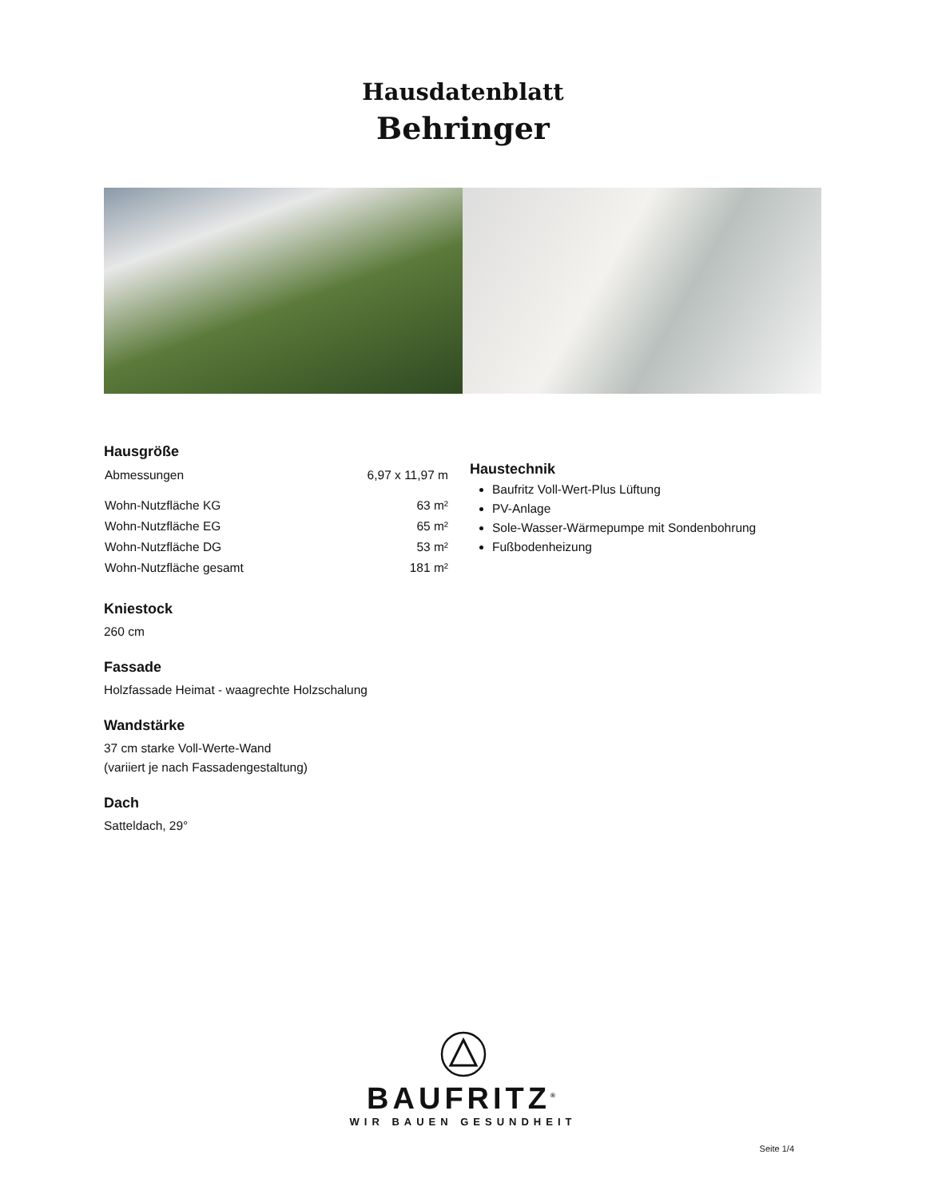Hausdatenblatt
Behringer
Hausgröße
| Abmessungen | 6,97 x 11,97 m |
| Wohn-Nutzfläche KG | 63 m² |
| Wohn-Nutzfläche EG | 65 m² |
| Wohn-Nutzfläche DG | 53 m² |
| Wohn-Nutzfläche gesamt | 181 m² |
Kniestock
260 cm
Fassade
Holzfassade Heimat - waagrechte Holzschalung
Wandstärke
37 cm starke Voll-Werte-Wand
(variiert je nach Fassadengestaltung)
Dach
Satteldach, 29°
Haustechnik
Baufritz Voll-Wert-Plus Lüftung
PV-Anlage
Sole-Wasser-Wärmepumpe mit Sondenbohrung
Fußbodenheizung
BAUFRITZ<sup>®</sup>
WIR BAUEN GESUNDHEIT
Seite 1/4